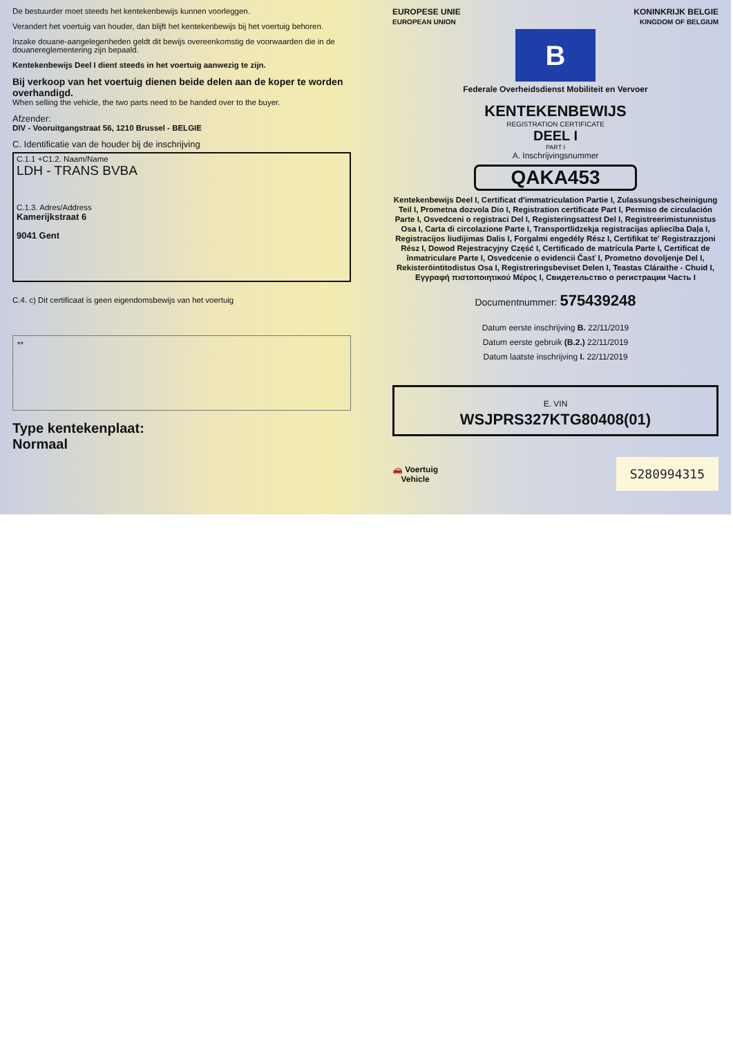De bestuurder moet steeds het kentekenbewijs kunnen voorleggen.
Verandert het voertuig van houder, dan blijft het kentekenbewijs bij het voertuig behoren.
Inzake douane-aangelegenheden geldt dit bewijs overeenkomstig de voorwaarden die in de douanereglementering zijn bepaald.
Kentekenbewijs Deel I dient steeds in het voertuig aanwezig te zijn.
Bij verkoop van het voertuig dienen beide delen aan de koper te worden overhandigd.
When selling the vehicle, the two parts need to be handed over to the buyer.
Afzender:
DIV - Vooruitgangstraat 56, 1210 Brussel - BELGIE
C. Identificatie van de houder bij de inschrijving
C.1.1 +C1.2. Naam/Name
LDH - TRANS BVBA
C.1.3. Adres/Address
Kamerijkstraat 6
9041 Gent
C.4. c) Dit certificaat is geen eigendomsbewijs van het voertuig
**
Type kentekenplaat:
Normaal
EUROPESE UNIE
EUROPEAN UNION KONINKRIJK BELGIE
KINGDOM OF BELGIUM
B
Federale Overheidsdienst Mobiliteit en Vervoer
KENTEKENBEWIJS
REGISTRATION CERTIFICATE
DEEL I
PART I
A. Inschrijvingsnummer
QAKA453
Kentekenbewijs Deel I, Certificat d'immatriculation Partie I, Zulassungsbescheinigung Teil I, Prometna dozvola Dio I, Registration certificate Part I, Permiso de circulación Parte I, Osvedceni o registraci Del I, Registeringsattest Del I, Registreerimistunnistus Osa I, Carta di circolazione Parte I, Transportlidzekja registracijas apliecība Daļa I, Registracijos liudijimas Dalis I, Forgalmi engedély Rész I, Certifikat te' Registrazzjoni Rész I, Dowod Rejestracyjny Część I, Certificado de matrícula Parte I, Certificat de înmatriculare Parte I, Osvedcenie o evidencii Časť I, Prometno dovoljenje Del I, Rekisteröintitodistus Osa I, Registreringsbeviset Delen I, Teastas Cláraithe - Chuid I, Εγγραφή πιστοποιητικού Μέρος I, Свидетельство о регистрации Часть I
Documentnummer: 575439248
Datum eerste inschrijving B. 22/11/2019
Datum eerste gebruik (B.2.) 22/11/2019
Datum laatste inschrijving I. 22/11/2019
E. VIN
WSJPRS327KTG80408(01)
🚗 Voertuig
Vehicle S280994315